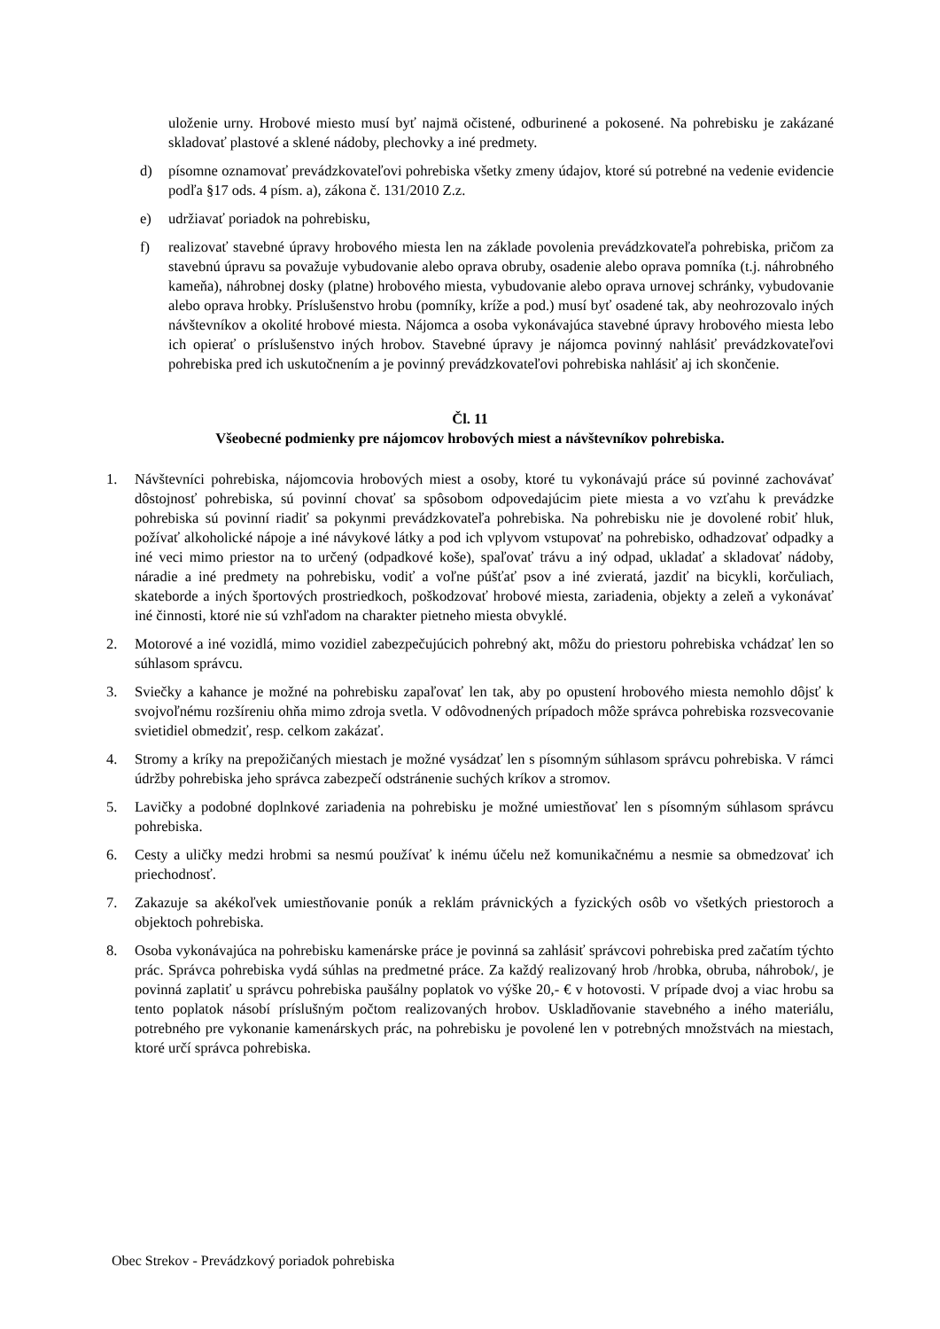uloženie urny. Hrobové miesto musí byť najmä očistené, odburinené a pokosené. Na pohrebisku je zakázané skladovať plastové a sklené nádoby, plechovky a iné predmety.
d) písomne oznamovať prevádzkovateľovi pohrebiska všetky zmeny údajov, ktoré sú potrebné na vedenie evidencie podľa §17 ods. 4 písm. a), zákona č. 131/2010 Z.z.
e) udržiavať poriadok na pohrebisku,
f) realizovať stavebné úpravy hrobového miesta len na základe povolenia prevádzkovateľa pohrebiska, pričom za stavebnú úpravu sa považuje vybudovanie alebo oprava obruby, osadenie alebo oprava pomníka (t.j. náhrobného kameňa), náhrobnej dosky (platne) hrobového miesta, vybudovanie alebo oprava urnovej schránky, vybudovanie alebo oprava hrobky. Príslušenstvo hrobu (pomníky, kríže a pod.) musí byť osadené tak, aby neohrozovalo iných návštevníkov a okolité hrobové miesta. Nájomca a osoba vykonávajúca stavebné úpravy hrobového miesta lebo ich opierať o príslušenstvo iných hrobov. Stavebné úpravy je nájomca povinný nahlásiť prevádzkovateľovi pohrebiska pred ich uskutočnením a je povinný prevádzkovateľovi pohrebiska nahlásiť aj ich skončenie.
Čl. 11
Všeobecné podmienky pre nájomcov hrobových miest a návštevníkov pohrebiska.
1. Návštevníci pohrebiska, nájomcovia hrobových miest a osoby, ktoré tu vykonávajú práce sú povinné zachovávať dôstojnosť pohrebiska, sú povinní chovať sa spôsobom odpovedajúcim piete miesta a vo vzťahu k prevádzke pohrebiska sú povinní riadiť sa pokynmi prevádzkovateľa pohrebiska. Na pohrebisku nie je dovolené robiť hluk, požívať alkoholické nápoje a iné návykové látky a pod ich vplyvom vstupovať na pohrebisko, odhadzovať odpadky a iné veci mimo priestor na to určený (odpadkové koše), spaľovať trávu a iný odpad, ukladať a skladovať nádoby, náradie a iné predmety na pohrebisku, vodiť a voľne púšťať psov a iné zvieratá, jazdiť na bicykli, korčuliach, skateborde a iných športových prostriedkoch, poškodzovať hrobové miesta, zariadenia, objekty a zeleň a vykonávať iné činnosti, ktoré nie sú vzhľadom na charakter pietneho miesta obvyklé.
2. Motorové a iné vozidlá, mimo vozidiel zabezpečujúcich pohrebný akt, môžu do priestoru pohrebiska vchádzať len so súhlasom správcu.
3. Sviečky a kahance je možné na pohrebisku zapaľovať len tak, aby po opustení hrobového miesta nemohlo dôjsť k svojvoľnému rozšíreniu ohňa mimo zdroja svetla. V odôvodnených prípadoch môže správca pohrebiska rozsvecovanie svietidiel obmedziť, resp. celkom zakázať.
4. Stromy a kríky na prepožičaných miestach je možné vysádzať len s písomným súhlasom správcu pohrebiska. V rámci údržby pohrebiska jeho správca zabezpečí odstránenie suchých kríkov a stromov.
5. Lavičky a podobné doplnkové zariadenia na pohrebisku je možné umiestňovať len s písomným súhlasom správcu pohrebiska.
6. Cesty a uličky medzi hrobmi sa nesmú používať k inému účelu než komunikačnému a nesmie sa obmedzovať ich priechodnosť.
7. Zakazuje sa akékoľvek umiestňovanie ponúk a reklám právnických a fyzických osôb vo všetkých priestoroch a objektoch pohrebiska.
8. Osoba vykonávajúca na pohrebisku kamenárske práce je povinná sa zahlásiť správcovi pohrebiska pred začatím týchto prác. Správca pohrebiska vydá súhlas na predmetné práce. Za každý realizovaný hrob /hrobka, obruba, náhrobok/, je povinná zaplatiť u správcu pohrebiska paušálny poplatok vo výške 20,- € v hotovosti. V prípade dvoj a viac hrobu sa tento poplatok násobí príslušným počtom realizovaných hrobov. Uskladňovanie stavebného a iného materiálu, potrebného pre vykonanie kamenárskych prác, na pohrebisku je povolené len v potrebných množstvách na miestach, ktoré určí správca pohrebiska.
Obec Strekov - Prevádzkový poriadok pohrebiska